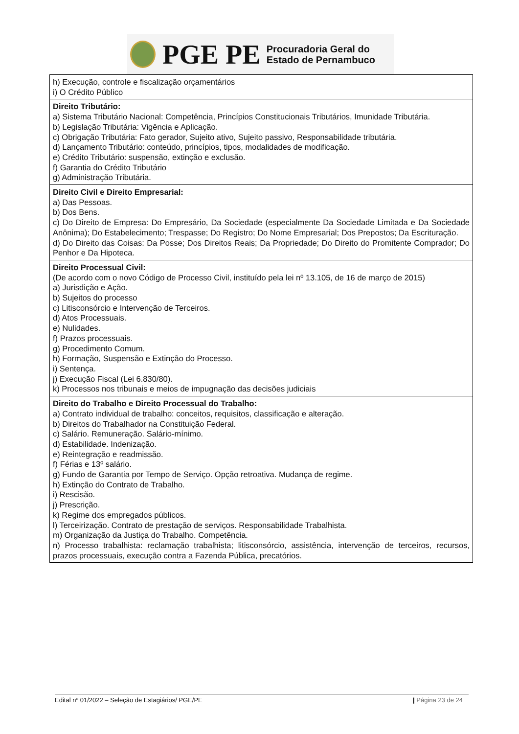PGE PE Procuradoria Geral do
Estado de Pernambuco
| h) Execução, controle e fiscalização orçamentários i) O Crédito Público |
| Direito Tributário: a) Sistema Tributário Nacional: Competência, Princípios Constitucionais Tributários, Imunidade Tributária. b) Legislação Tributária: Vigência e Aplicação. c) Obrigação Tributária: Fato gerador, Sujeito ativo, Sujeito passivo, Responsabilidade tributária. d) Lançamento Tributário: conteúdo, princípios, tipos, modalidades de modificação. e) Crédito Tributário: suspensão, extinção e exclusão. f) Garantia do Crédito Tributário g) Administração Tributária. |
| Direito Civil e Direito Empresarial: a) Das Pessoas. b) Dos Bens. c) Do Direito de Empresa: Do Empresário, Da Sociedade (especialmente Da Sociedade Limitada e Da Sociedade Anônima); Do Estabelecimento; Trespasse; Do Registro; Do Nome Empresarial; Dos Prepostos; Da Escrituração. d) Do Direito das Coisas: Da Posse; Dos Direitos Reais; Da Propriedade; Do Direito do Promitente Comprador; Do Penhor e Da Hipoteca. |
| Direito Processual Civil: (De acordo com o novo Código de Processo Civil, instituído pela lei nº 13.105, de 16 de março de 2015) a) Jurisdição e Ação. b) Sujeitos do processo c) Litisconsórcio e Intervenção de Terceiros. d) Atos Processuais. e) Nulidades. f) Prazos processuais. g) Procedimento Comum. h) Formação, Suspensão e Extinção do Processo. i) Sentença. j) Execução Fiscal (Lei 6.830/80). k) Processos nos tribunais e meios de impugnação das decisões judiciais |
| Direito do Trabalho e Direito Processual do Trabalho: a) Contrato individual de trabalho: conceitos, requisitos, classificação e alteração. b) Direitos do Trabalhador na Constituição Federal. c) Salário. Remuneração. Salário-mínimo. d) Estabilidade. Indenização. e) Reintegração e readmissão. f) Férias e 13º salário. g) Fundo de Garantia por Tempo de Serviço. Opção retroativa. Mudança de regime. h) Extinção do Contrato de Trabalho. i) Rescisão. j) Prescrição. k) Regime dos empregados públicos. l) Terceirização. Contrato de prestação de serviços. Responsabilidade Trabalhista. m) Organização da Justiça do Trabalho. Competência. n) Processo trabalhista: reclamação trabalhista; litisconsórcio, assistência, intervenção de terceiros, recursos, prazos processuais, execução contra a Fazenda Pública, precatórios. |
Edital nº 01/2022 – Seleção de Estagiários/ PGE/PE | Página 23 de 24